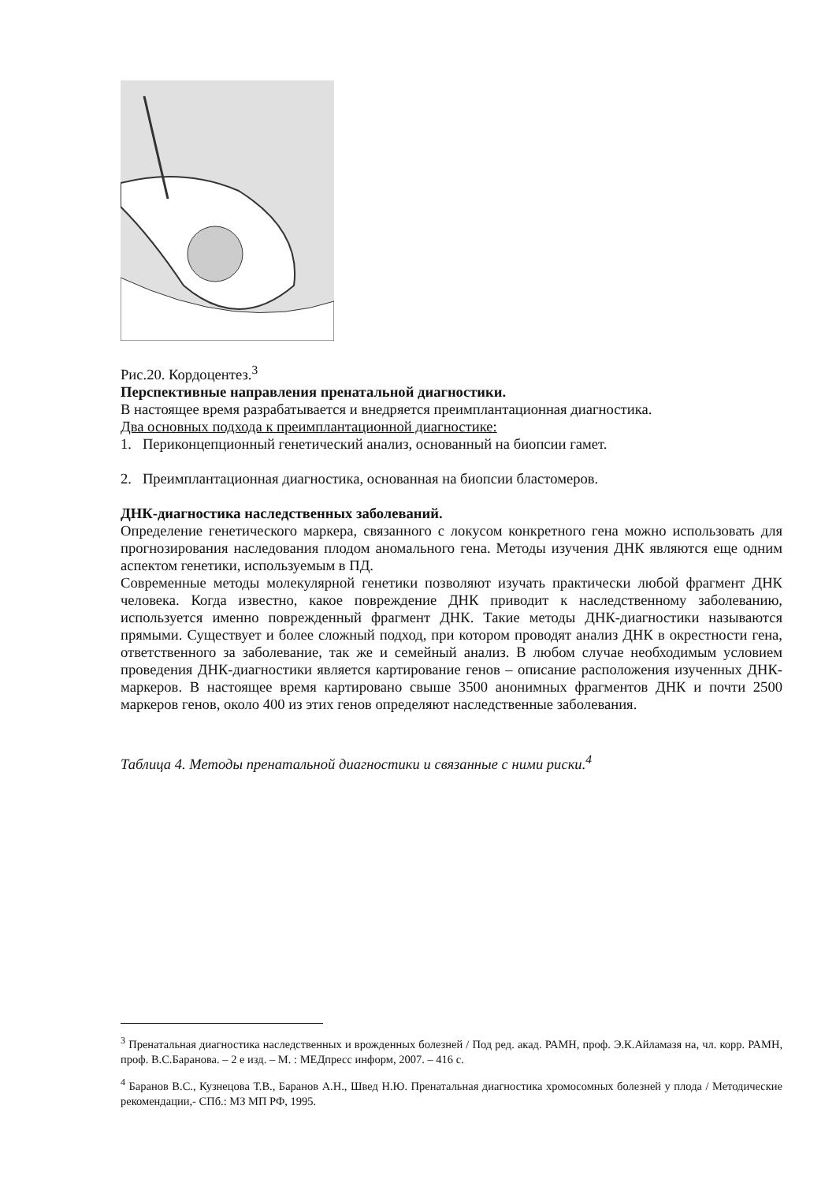Рис.20. Кордоцентез.<sup>3</sup>
Перспективные направления пренатальной диагностики.
В настоящее время разрабатывается и внедряется преимплантационная диагностика.
Два основных подхода к преимплантационной диагностике:
1. Периконцепционный генетический анализ, основанный на биопсии гамет.
2. Преимплантационная диагностика, основанная на биопсии бластомеров.
ДНК-диагностика наследственных заболеваний.
Определение генетического маркера, связанного с локусом конкретного гена можно использовать для прогнозирования наследования плодом аномального гена. Методы изучения ДНК являются еще одним аспектом генетики, используемым в ПД.
Современные методы молекулярной генетики позволяют изучать практически любой фрагмент ДНК человека. Когда известно, какое повреждение ДНК приводит к наследственному заболеванию, используется именно поврежденный фрагмент ДНК. Такие методы ДНК-диагностики называются прямыми. Существует и более сложный подход, при котором проводят анализ ДНК в окрестности гена, ответственного за заболевание, так же и семейный анализ. В любом случае необходимым условием проведения ДНК-диагностики является картирование генов – описание расположения изученных ДНК-маркеров. В настоящее время картировано свыше 3500 анонимных фрагментов ДНК и почти 2500 маркеров генов, около 400 из этих генов определяют наследственные заболевания.
Таблица 4. Методы пренатальной диагностики и связанные с ними риски.<sup>4</sup>
<sup>3</sup> Пренатальная диагностика наследственных и врожденных болезней / Под ред. акад. РАМН, проф. Э.К.Айламазя на, чл. корр. РАМН, проф. В.С.Баранова. – 2 е изд. – М. : МЕДпресс информ, 2007. – 416 с.
<sup>4</sup> Баранов В.С., Кузнецова Т.В., Баранов А.Н., Швед Н.Ю. Пренатальная диагностика хромосомных болезней у плода / Методические рекомендации,- СПб.: МЗ МП РФ, 1995.